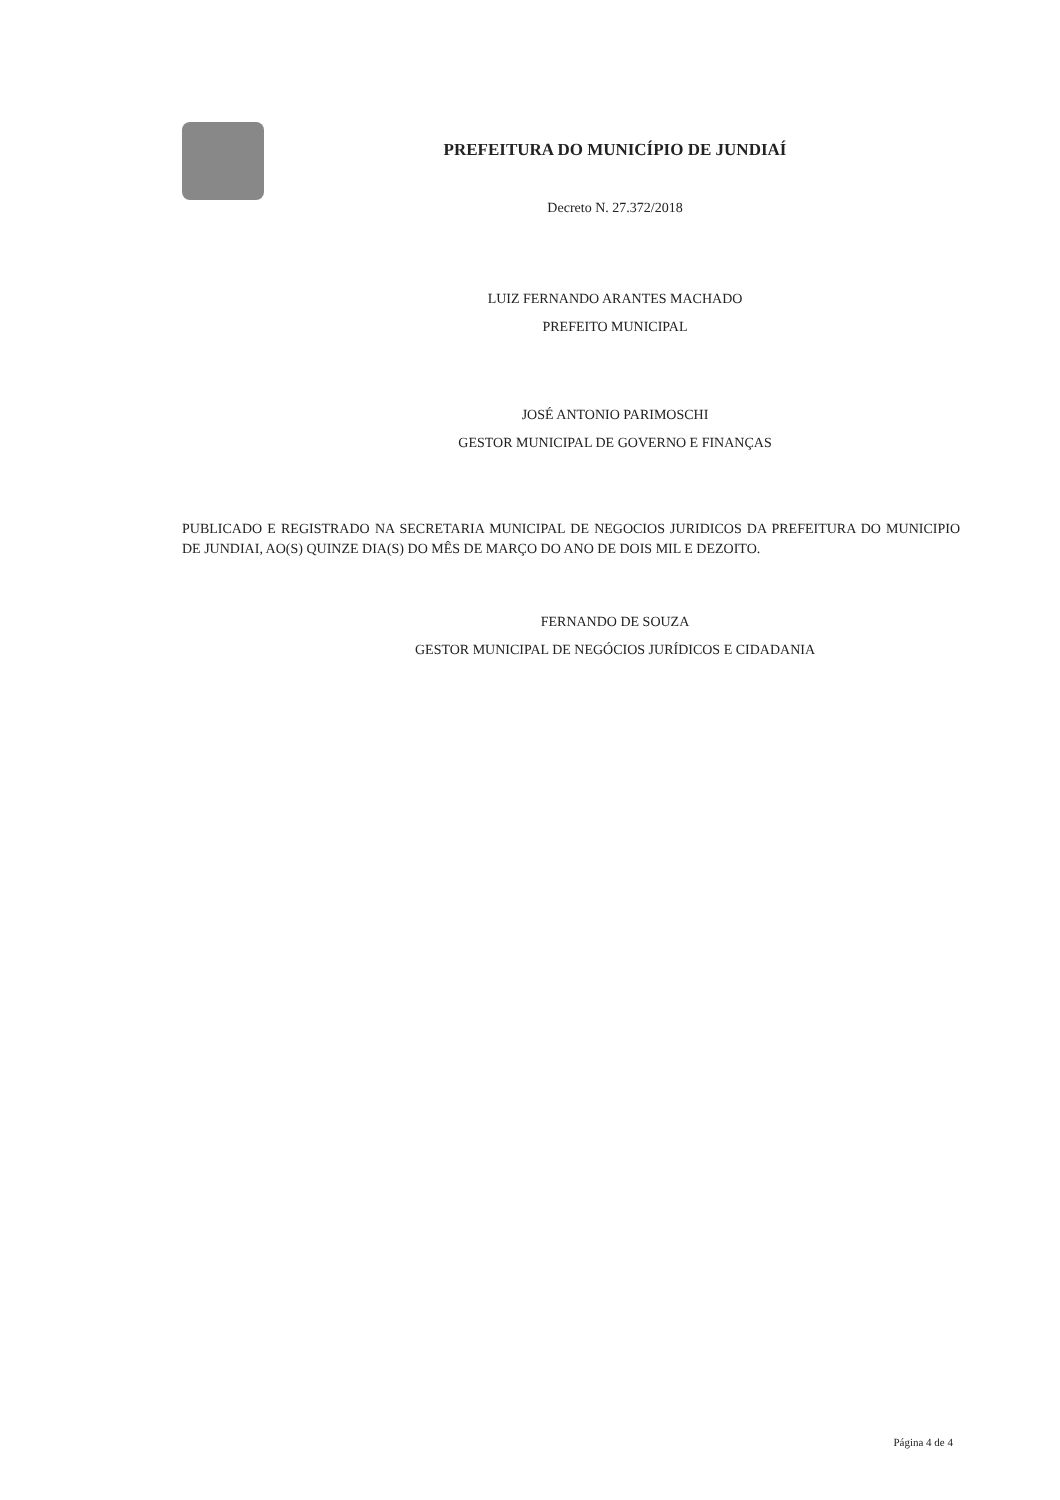PREFEITURA DO MUNICÍPIO DE JUNDIAÍ
Decreto N. 27.372/2018
LUIZ FERNANDO ARANTES MACHADO
PREFEITO MUNICIPAL
JOSÉ ANTONIO PARIMOSCHI
GESTOR MUNICIPAL DE GOVERNO E FINANÇAS
PUBLICADO E REGISTRADO NA SECRETARIA MUNICIPAL DE NEGOCIOS JURIDICOS DA PREFEITURA DO MUNICIPIO DE JUNDIAI, AO(S) QUINZE DIA(S) DO MÊS DE MARÇO DO ANO DE DOIS MIL E DEZOITO.
FERNANDO DE SOUZA
GESTOR MUNICIPAL DE NEGÓCIOS JURÍDICOS E CIDADANIA
Página 4 de 4